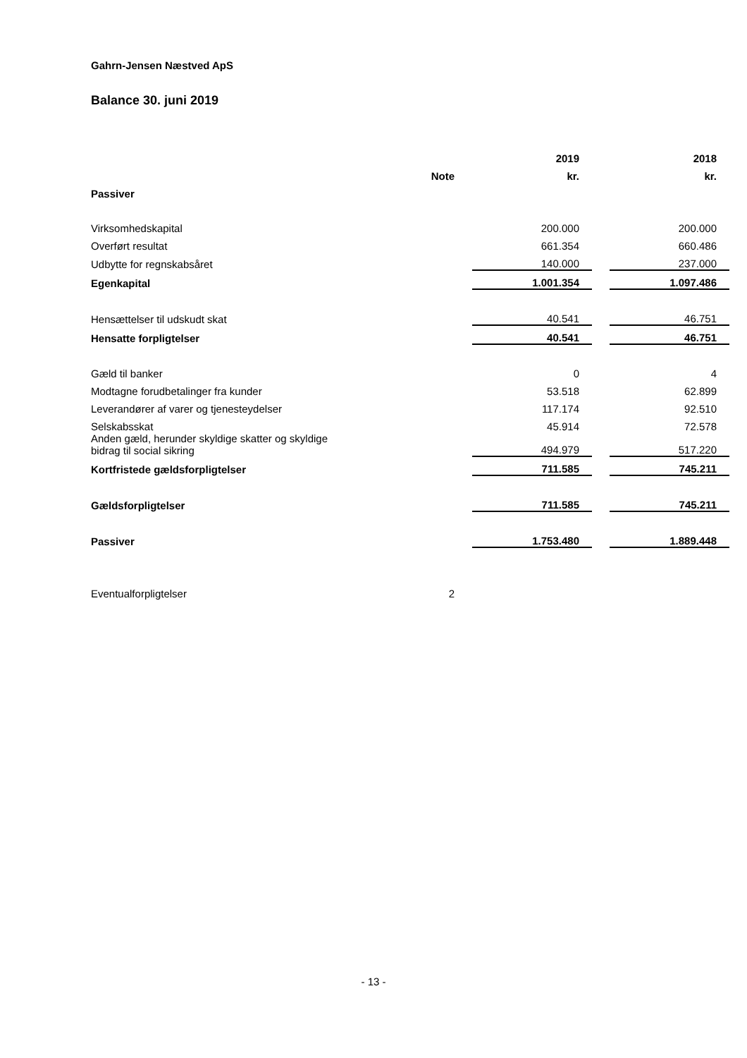Gahrn-Jensen Næstved ApS
Balance 30. juni 2019
| | | | 2019 | | 2018 |
| --- | --- | --- | --- | --- | --- |
| | Note | | kr. | | kr. |
| Passiver | | | | | |
| Virksomhedskapital | | | 200.000 | | 200.000 |
| Overført resultat | | | 661.354 | | 660.486 |
| Udbytte for regnskabsåret | | | 140.000 | | 237.000 |
| Egenkapital | | | 1.001.354 | | 1.097.486 |
| Hensættelser til udskudt skat | | | 40.541 | | 46.751 |
| Hensatte forpligtelser | | | 40.541 | | 46.751 |
| Gæld til banker | | | 0 | | 4 |
| Modtagne forudbetalinger fra kunder | | | 53.518 | | 62.899 |
| Leverandører af varer og tjenesteydelser | | | 117.174 | | 92.510 |
| Selskabsskat | | | 45.914 | | 72.578 |
| Anden gæld, herunder skyldige skatter og skyldige bidrag til social sikring | | | 494.979 | | 517.220 |
| Kortfristede gældsforpligtelser | | | 711.585 | | 745.211 |
| Gældsforpligtelser | | | 711.585 | | 745.211 |
| Passiver | | | 1.753.480 | | 1.889.448 |
| Eventualforpligtelser | 2 | | | | |
- 13 -